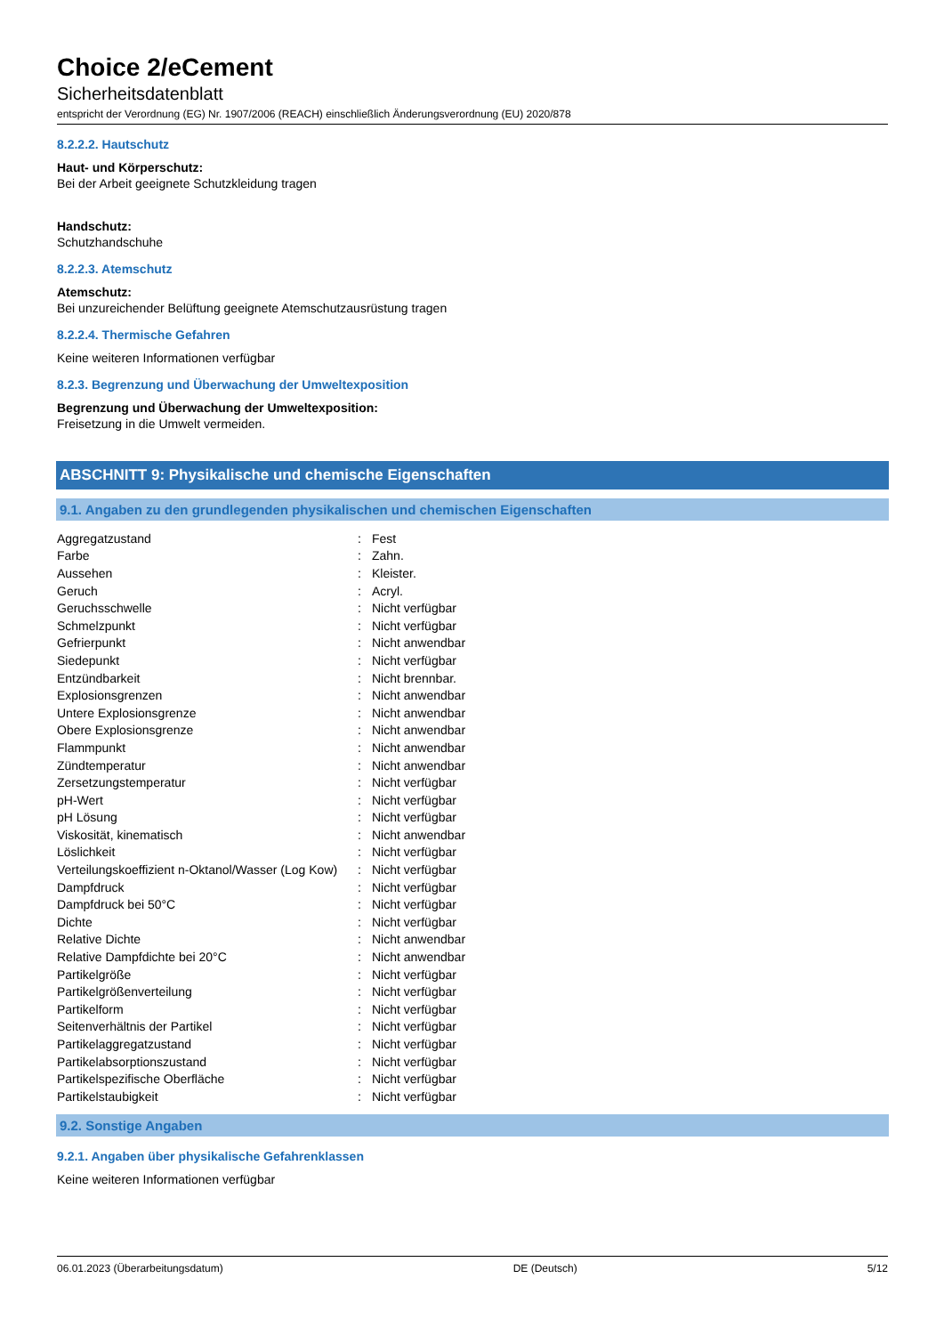Choice 2/eCement
Sicherheitsdatenblatt
entspricht der Verordnung (EG) Nr. 1907/2006 (REACH) einschließlich Änderungsverordnung (EU) 2020/878
8.2.2.2. Hautschutz
Haut- und Körperschutz:
Bei der Arbeit geeignete Schutzkleidung tragen
Handschutz:
Schutzhandschuhe
8.2.2.3. Atemschutz
Atemschutz:
Bei unzureichender Belüftung geeignete Atemschutzausrüstung tragen
8.2.2.4. Thermische Gefahren
Keine weiteren Informationen verfügbar
8.2.3. Begrenzung und Überwachung der Umweltexposition
Begrenzung und Überwachung der Umweltexposition:
Freisetzung in die Umwelt vermeiden.
ABSCHNITT 9: Physikalische und chemische Eigenschaften
9.1. Angaben zu den grundlegenden physikalischen und chemischen Eigenschaften
| Aggregatzustand | : | Fest |
| Farbe | : | Zahn. |
| Aussehen | : | Kleister. |
| Geruch | : | Acryl. |
| Geruchsschwelle | : | Nicht verfügbar |
| Schmelzpunkt | : | Nicht verfügbar |
| Gefrierpunkt | : | Nicht anwendbar |
| Siedepunkt | : | Nicht verfügbar |
| Entzündbarkeit | : | Nicht brennbar. |
| Explosionsgrenzen | : | Nicht anwendbar |
| Untere Explosionsgrenze | : | Nicht anwendbar |
| Obere Explosionsgrenze | : | Nicht anwendbar |
| Flammpunkt | : | Nicht anwendbar |
| Zündtemperatur | : | Nicht anwendbar |
| Zersetzungstemperatur | : | Nicht verfügbar |
| pH-Wert | : | Nicht verfügbar |
| pH Lösung | : | Nicht verfügbar |
| Viskosität, kinematisch | : | Nicht anwendbar |
| Löslichkeit | : | Nicht verfügbar |
| Verteilungskoeffizient n-Oktanol/Wasser (Log Kow) | : | Nicht verfügbar |
| Dampfdruck | : | Nicht verfügbar |
| Dampfdruck bei 50°C | : | Nicht verfügbar |
| Dichte | : | Nicht verfügbar |
| Relative Dichte | : | Nicht anwendbar |
| Relative Dampfdichte bei 20°C | : | Nicht anwendbar |
| Partikelgröße | : | Nicht verfügbar |
| Partikelgrößenverteilung | : | Nicht verfügbar |
| Partikelform | : | Nicht verfügbar |
| Seitenverhältnis der Partikel | : | Nicht verfügbar |
| Partikelaggregatzustand | : | Nicht verfügbar |
| Partikelabsorptionszustand | : | Nicht verfügbar |
| Partikelspezifische Oberfläche | : | Nicht verfügbar |
| Partikelstaubigkeit | : | Nicht verfügbar |
9.2. Sonstige Angaben
9.2.1. Angaben über physikalische Gefahrenklassen
Keine weiteren Informationen verfügbar
06.01.2023 (Überarbeitungsdatum) DE (Deutsch) 5/12